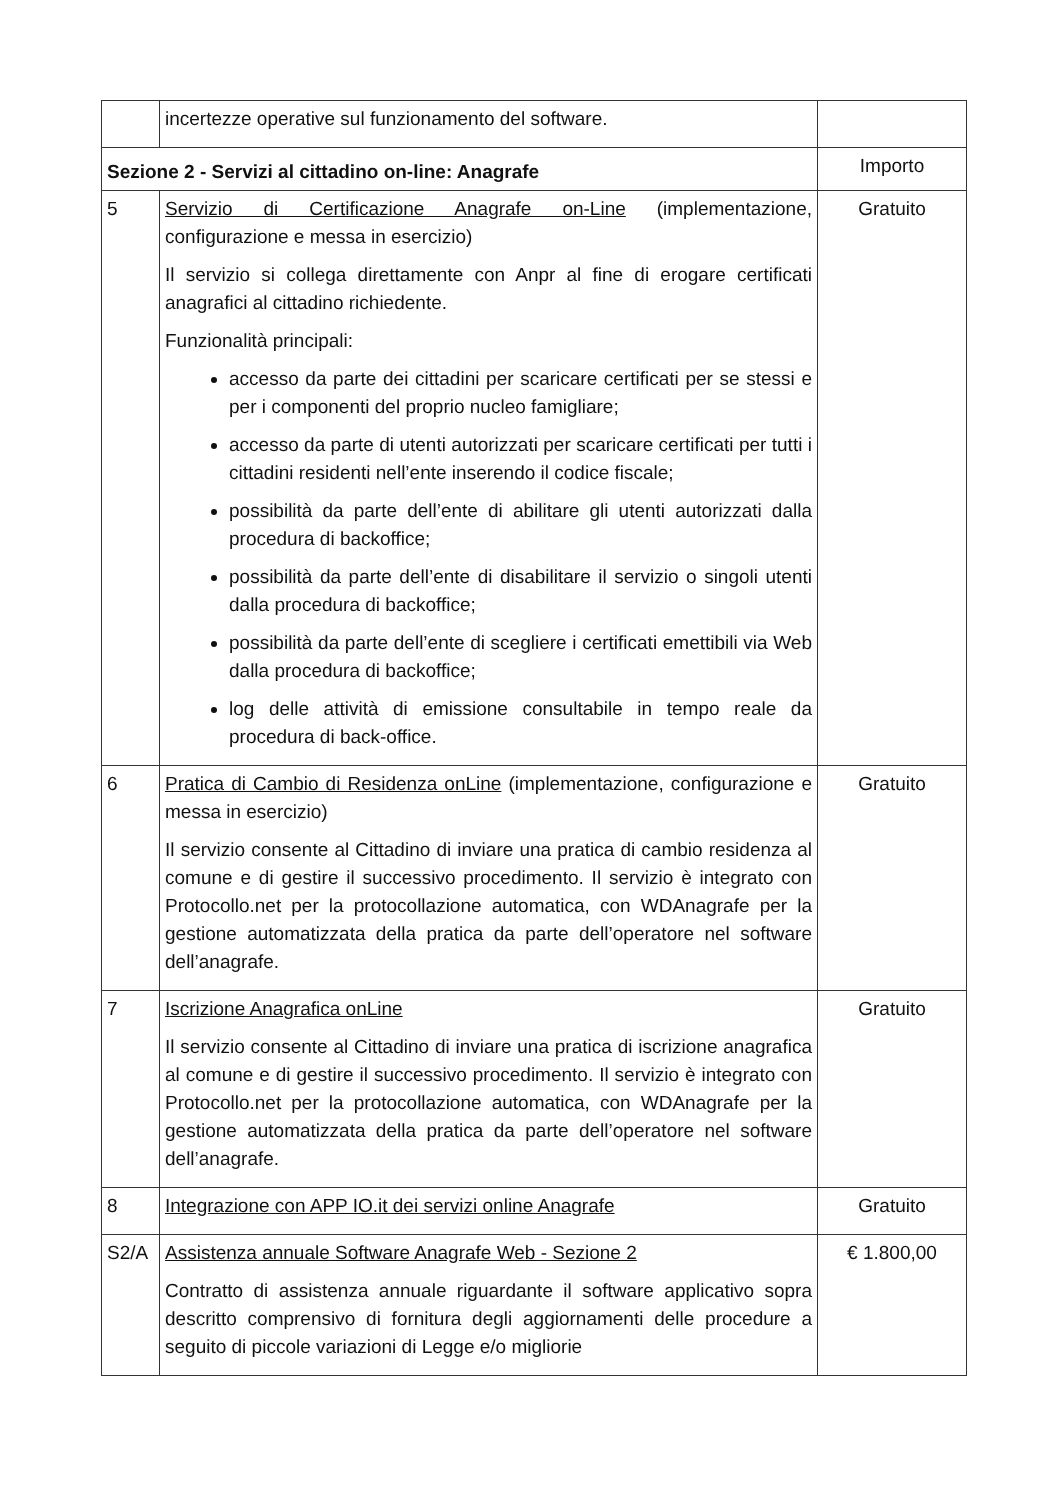| | incertezze operative sul funzionamento del software. | |
| Sezione 2 - Servizi al cittadino on-line: Anagrafe | | Importo |
| 5 | Servizio di Certificazione Anagrafe on-Line (implementazione, configurazione e messa in esercizio) Il servizio si collega direttamente con Anpr al fine di erogare certificati anagrafici al cittadino richiedente. Funzionalità principali: accesso da parte dei cittadini per scaricare certificati per se stessi e per i componenti del proprio nucleo famigliare; accesso da parte di utenti autorizzati per scaricare certificati per tutti i cittadini residenti nell’ente inserendo il codice fiscale; possibilità da parte dell’ente di abilitare gli utenti autorizzati dalla procedura di backoffice; possibilità da parte dell’ente di disabilitare il servizio o singoli utenti dalla procedura di backoffice; possibilità da parte dell’ente di scegliere i certificati emettibili via Web dalla procedura di backoffice; log delle attività di emissione consultabile in tempo reale da procedura di back-office. | Gratuito |
| 6 | Pratica di Cambio di Residenza onLine (implementazione, configurazione e messa in esercizio) Il servizio consente al Cittadino di inviare una pratica di cambio residenza al comune e di gestire il successivo procedimento. Il servizio è integrato con Protocollo.net per la protocollazione automatica, con WDAnagrafe per la gestione automatizzata della pratica da parte dell’operatore nel software dell’anagrafe. | Gratuito |
| 7 | Iscrizione Anagrafica onLine Il servizio consente al Cittadino di inviare una pratica di iscrizione anagrafica al comune e di gestire il successivo procedimento. Il servizio è integrato con Protocollo.net per la protocollazione automatica, con WDAnagrafe per la gestione automatizzata della pratica da parte dell’operatore nel software dell’anagrafe. | Gratuito |
| 8 | Integrazione con APP IO.it dei servizi online Anagrafe | Gratuito |
| S2/A | Assistenza annuale Software Anagrafe Web - Sezione 2 Contratto di assistenza annuale riguardante il software applicativo sopra descritto comprensivo di fornitura degli aggiornamenti delle procedure a seguito di piccole variazioni di Legge e/o migliorie | € 1.800,00 |